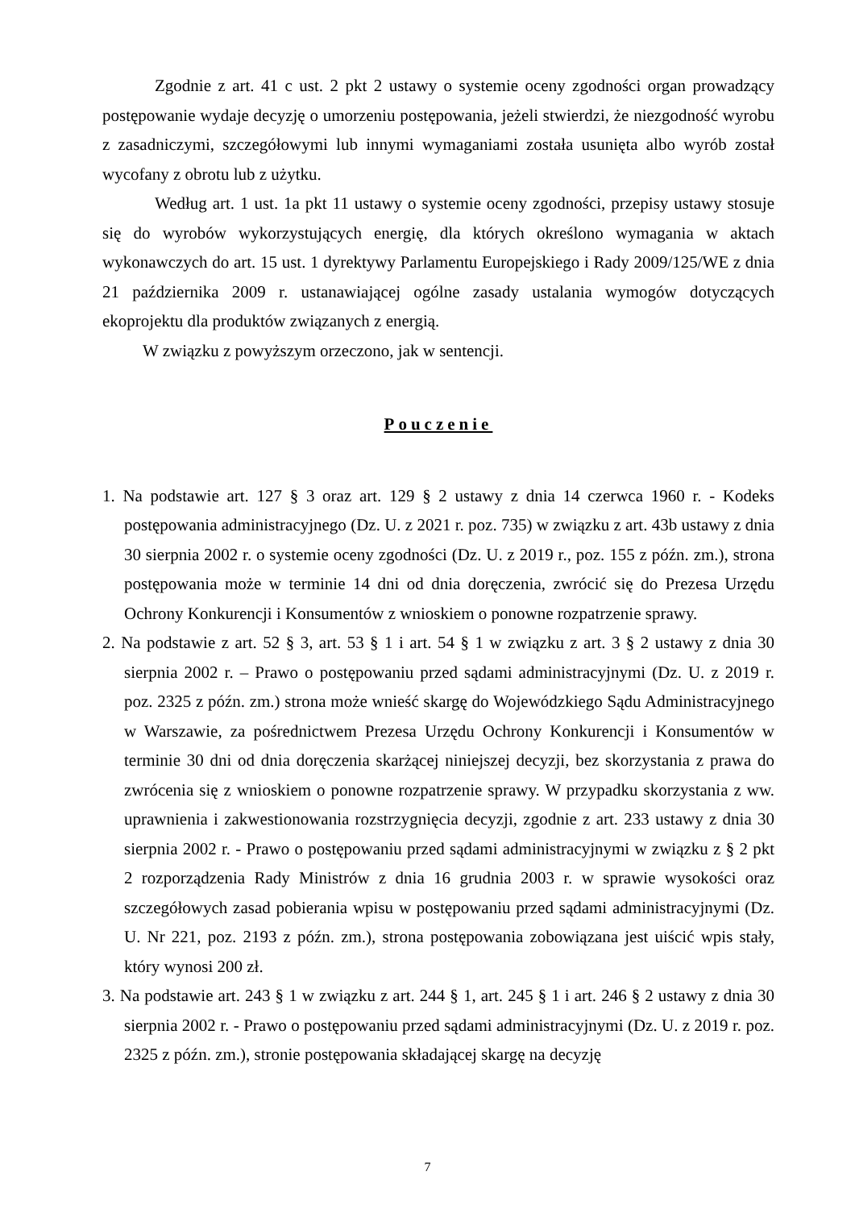Zgodnie z art. 41 c ust. 2 pkt 2 ustawy o systemie oceny zgodności organ prowadzący postępowanie wydaje decyzję o umorzeniu postępowania, jeżeli stwierdzi, że niezgodność wyrobu z zasadniczymi, szczegółowymi lub innymi wymaganiami została usunięta albo wyrób został wycofany z obrotu lub z użytku.
Według art. 1 ust. 1a pkt 11 ustawy o systemie oceny zgodności, przepisy ustawy stosuje się do wyrobów wykorzystujących energię, dla których określono wymagania w aktach wykonawczych do art. 15 ust. 1 dyrektywy Parlamentu Europejskiego i Rady 2009/125/WE z dnia 21 października 2009 r. ustanawiającej ogólne zasady ustalania wymogów dotyczących ekoprojektu dla produktów związanych z energią.
W związku z powyższym orzeczono, jak w sentencji.
Pouczenie
1. Na podstawie art. 127 § 3 oraz art. 129 § 2 ustawy z dnia 14 czerwca 1960 r. - Kodeks postępowania administracyjnego (Dz. U. z 2021 r. poz. 735) w związku z art. 43b ustawy z dnia 30 sierpnia 2002 r. o systemie oceny zgodności (Dz. U. z 2019 r., poz. 155 z późn. zm.), strona postępowania może w terminie 14 dni od dnia doręczenia, zwrócić się do Prezesa Urzędu Ochrony Konkurencji i Konsumentów z wnioskiem o ponowne rozpatrzenie sprawy.
2. Na podstawie z art. 52 § 3, art. 53 § 1 i art. 54 § 1 w związku z art. 3 § 2 ustawy z dnia 30 sierpnia 2002 r. – Prawo o postępowaniu przed sądami administracyjnymi (Dz. U. z 2019 r. poz. 2325 z późn. zm.) strona może wnieść skargę do Wojewódzkiego Sądu Administracyjnego w Warszawie, za pośrednictwem Prezesa Urzędu Ochrony Konkurencji i Konsumentów w terminie 30 dni od dnia doręczenia skarżącej niniejszej decyzji, bez skorzystania z prawa do zwrócenia się z wnioskiem o ponowne rozpatrzenie sprawy. W przypadku skorzystania z ww. uprawnienia i zakwestionowania rozstrzygnięcia decyzji, zgodnie z art. 233 ustawy z dnia 30 sierpnia 2002 r. - Prawo o postępowaniu przed sądami administracyjnymi w związku z § 2 pkt 2 rozporządzenia Rady Ministrów z dnia 16 grudnia 2003 r. w sprawie wysokości oraz szczegółowych zasad pobierania wpisu w postępowaniu przed sądami administracyjnymi (Dz. U. Nr 221, poz. 2193 z późn. zm.), strona postępowania zobowiązana jest uiścić wpis stały, który wynosi 200 zł.
3. Na podstawie art. 243 § 1 w związku z art. 244 § 1, art. 245 § 1 i art. 246 § 2 ustawy z dnia 30 sierpnia 2002 r. - Prawo o postępowaniu przed sądami administracyjnymi (Dz. U. z 2019 r. poz. 2325 z późn. zm.), stronie postępowania składającej skargę na decyzję
7